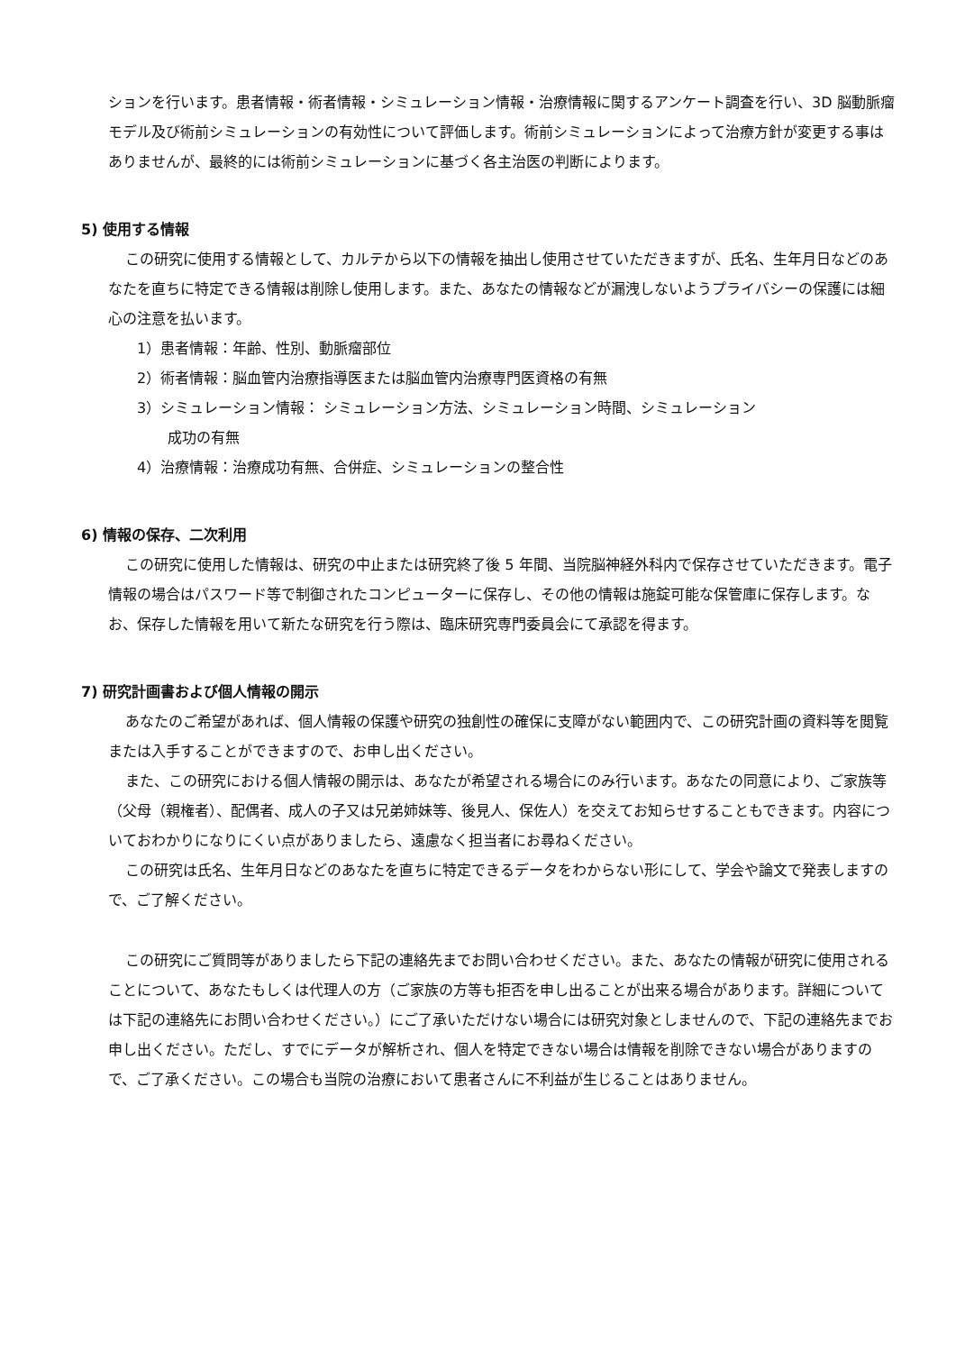ションを行います。患者情報・術者情報・シミュレーション情報・治療情報に関するアンケート調査を行い、3D 脳動脈瘤モデル及び術前シミュレーションの有効性について評価します。術前シミュレーションによって治療方針が変更する事はありませんが、最終的には術前シミュレーションに基づく各主治医の判断によります。
5) 使用する情報
この研究に使用する情報として、カルテから以下の情報を抽出し使用させていただきますが、氏名、生年月日などのあなたを直ちに特定できる情報は削除し使用します。また、あなたの情報などが漏洩しないようプライバシーの保護には細心の注意を払います。
1）患者情報：年齢、性別、動脈瘤部位
2）術者情報：脳血管内治療指導医または脳血管内治療専門医資格の有無
3）シミュレーション情報： シミュレーション方法、シミュレーション時間、シミュレーション
成功の有無
4）治療情報：治療成功有無、合併症、シミュレーションの整合性
6) 情報の保存、二次利用
この研究に使用した情報は、研究の中止または研究終了後 5 年間、当院脳神経外科内で保存させていただきます。電子情報の場合はパスワード等で制御されたコンピューターに保存し、その他の情報は施錠可能な保管庫に保存します。なお、保存した情報を用いて新たな研究を行う際は、臨床研究専門委員会にて承認を得ます。
7) 研究計画書および個人情報の開示
あなたのご希望があれば、個人情報の保護や研究の独創性の確保に支障がない範囲内で、この研究計画の資料等を閲覧または入手することができますので、お申し出ください。
また、この研究における個人情報の開示は、あなたが希望される場合にのみ行います。あなたの同意により、ご家族等（父母（親権者）、配偶者、成人の子又は兄弟姉妹等、後見人、保佐人）を交えてお知らせすることもできます。内容についておわかりになりにくい点がありましたら、遠慮なく担当者にお尋ねください。
この研究は氏名、生年月日などのあなたを直ちに特定できるデータをわからない形にして、学会や論文で発表しますので、ご了解ください。
この研究にご質問等がありましたら下記の連絡先までお問い合わせください。また、あなたの情報が研究に使用されることについて、あなたもしくは代理人の方（ご家族の方等も拒否を申し出ることが出来る場合があります。詳細については下記の連絡先にお問い合わせください。）にご了承いただけない場合には研究対象としませんので、下記の連絡先までお申し出ください。ただし、すでにデータが解析され、個人を特定できない場合は情報を削除できない場合がありますので、ご了承ください。この場合も当院の治療において患者さんに不利益が生じることはありません。